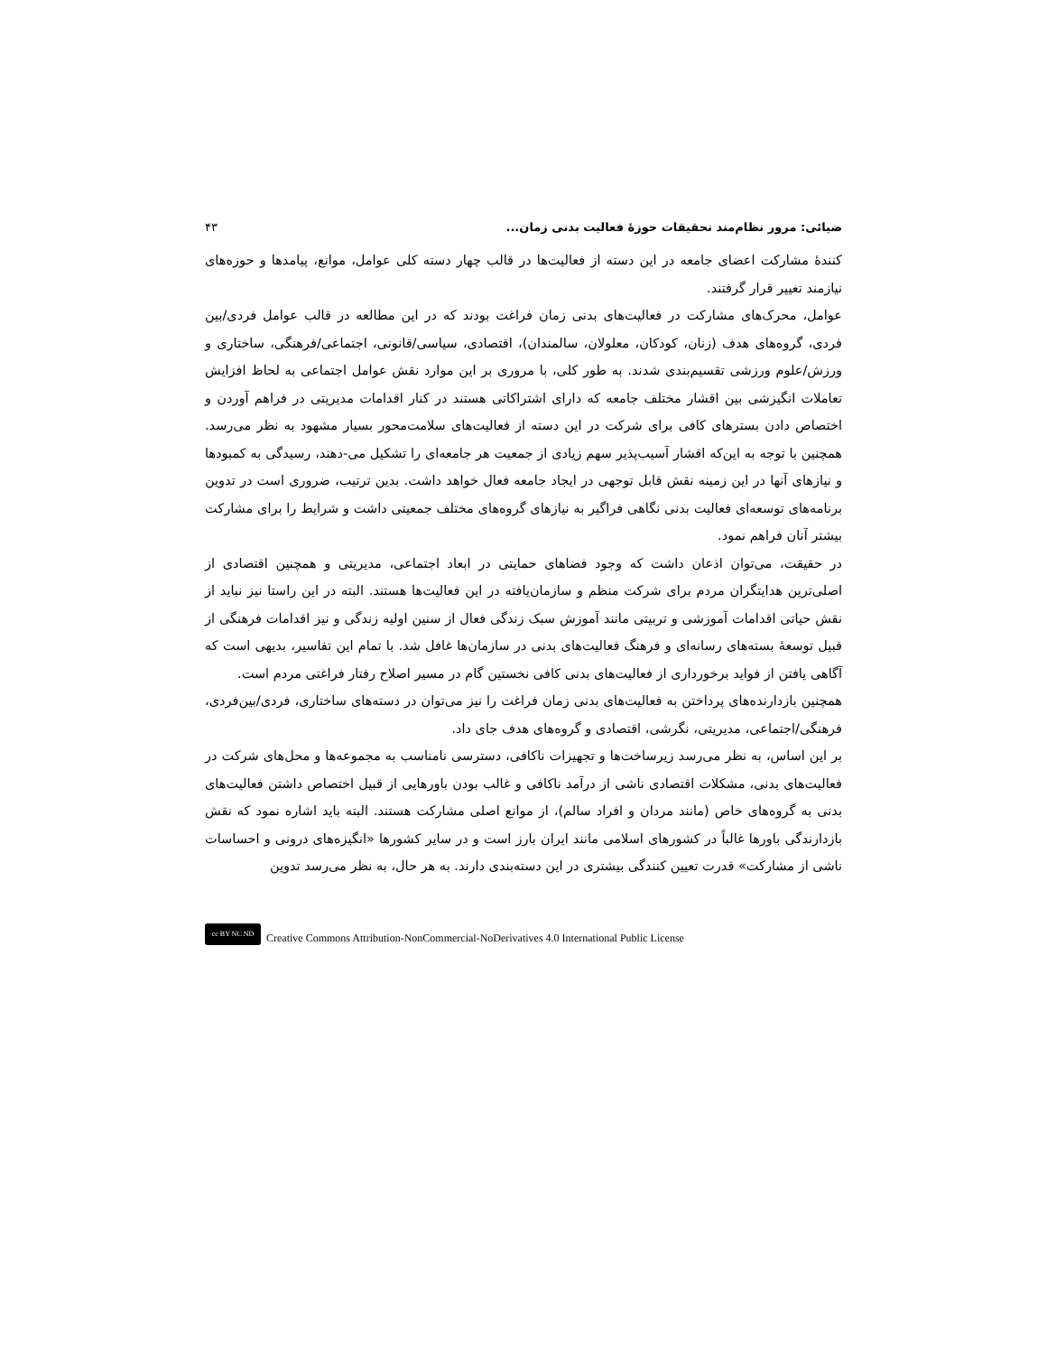ضیائی: مرور نظام‌مند تحقیقات حوزهٔ فعالیت بدنی زمان... ۴۳
کنندهٔ مشارکت اعضای جامعه در این دسته از فعالیت‌ها در قالب چهار دسته کلی عوامل، موانع، پیامدها و حوزه‌های نیازمند تغییر قرار گرفتند.
عوامل، محرک‌های مشارکت در فعالیت‌های بدنی زمان فراغت بودند که در این مطالعه در قالب عوامل فردی/بین فردی، گروه‌های هدف (زنان، کودکان، معلولان، سالمندان)، اقتصادی، سیاسی/قانونی، اجتماعی/فرهنگی، ساختاری و ورزش/علوم ورزشی تقسیم‌بندی شدند. به طور کلی، با مروری بر این موارد نقش عوامل اجتماعی به لحاظ افزایش تعاملات انگیزشی بین اقشار مختلف جامعه که دارای اشتراکاتی هستند در کنار اقدامات مدیریتی در فراهم آوردن و اختصاص دادن بسترهای کافی برای شرکت در این دسته از فعالیت‌های سلامت‌محور بسیار مشهود به نظر می‌رسد. همچنین با توجه به این‌که اقشار آسیب‌پذیر سهم زیادی از جمعیت هر جامعه‌ای را تشکیل می-دهند، رسیدگی به کمبودها و نیازهای آنها در این زمینه نقش قابل توجهی در ایجاد جامعه فعال خواهد داشت. بدین ترتیب، ضروری است در تدوین برنامه‌های توسعه‌ای فعالیت بدنی نگاهی فراگیر به نیازهای گروه‌های مختلف جمعیتی داشت و شرایط را برای مشارکت بیشتر آنان فراهم نمود.
در حقیقت، می‌توان اذعان داشت که وجود فضاهای حمایتی در ابعاد اجتماعی، مدیریتی و همچنین اقتصادی از اصلی‌ترین هدایتگران مردم برای شرکت منظم و سازمان‌یافته در این فعالیت‌ها هستند. البته در این راستا نیز نباید از نقش حیاتی اقدامات آموزشی و تربیتی مانند آموزش سبک زندگی فعال از سنین اولیه زندگی و نیز اقدامات فرهنگی از قبیل توسعهٔ بسته‌های رسانه‌ای و فرهنگ فعالیت‌های بدنی در سازمان‌ها غافل شد. با تمام این تفاسیر، بدیهی است که آگاهی یافتن از فواید برخورداری از فعالیت‌های بدنی کافی نخستین گام در مسیر اصلاح رفتار فراغتی مردم است.
همچنین بازدارنده‌های پرداختن به فعالیت‌های بدنی زمان فراغت را نیز می‌توان در دسته‌های ساختاری، فردی/بین‌فردی، فرهنگی/اجتماعی، مدیریتی، نگرشی، اقتصادی و گروه‌های هدف جای داد.
بر این اساس، به نظر می‌رسد زیرساخت‌ها و تجهیزات ناکافی، دسترسی نامناسب به مجموعه‌ها و محل‌های شرکت در فعالیت‌های بدنی، مشکلات اقتصادی ناشی از درآمد ناکافی و غالب بودن باورهایی از قبیل اختصاص داشتن فعالیت‌های بدنی به گروه‌های خاص (مانند مردان و افراد سالم)، از موانع اصلی مشارکت هستند. البته باید اشاره نمود که نقش بازدارندگی باورها غالباً در کشورهای اسلامی مانند ایران بارز است و در سایر کشورها «انگیزه‌های درونی و احساسات ناشی از مشارکت» قدرت تعیین کنندگی بیشتری در این دسته‌بندی دارند. به هر حال، به نظر می‌رسد تدوین
cc BY NC ND Creative Commons Attribution-NonCommercial-NoDerivatives 4.0 International Public License